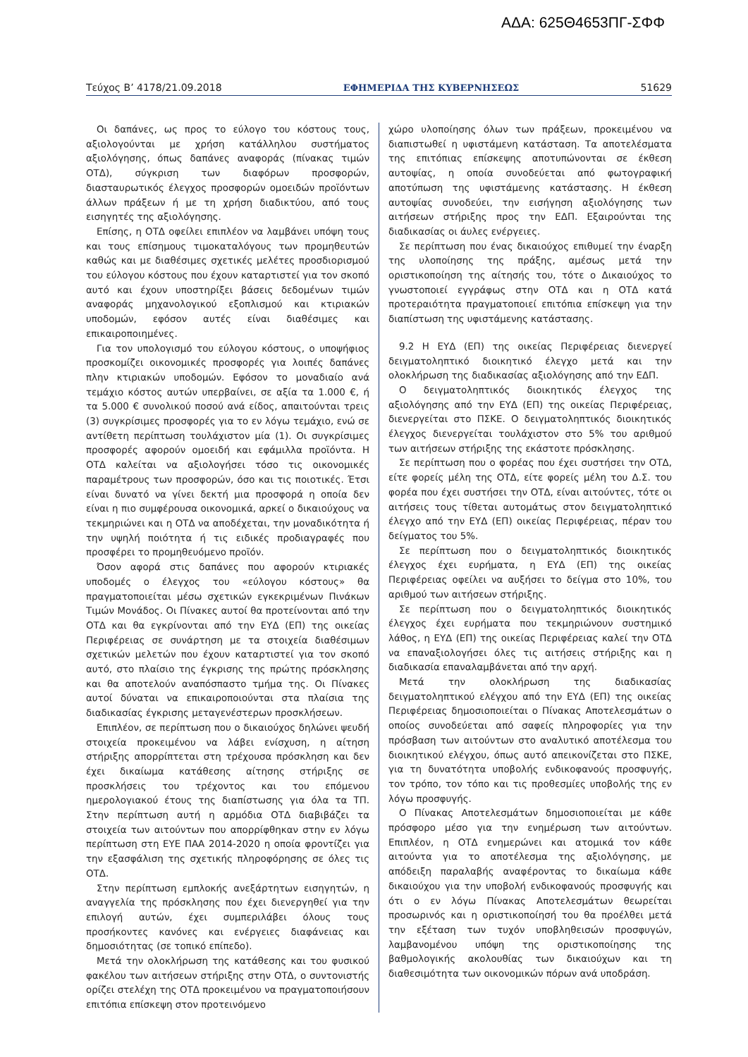ΑΔΑ: 625Θ4653ΠΓ-ΣΦΦ
Τεύχος Β’ 4178/21.09.2018 ΕΦΗΜΕΡΙΔΑ ΤΗΣ ΚΥΒΕΡΝΗΣΕΩΣ 51629
Οι δαπάνες, ως προς το εύλογο του κόστους τους, αξιολογούνται με χρήση κατάλληλου συστήματος αξιολόγησης, όπως δαπάνες αναφοράς (πίνακας τιμών ΟΤΔ), σύγκριση των διαφόρων προσφορών, διασταυρωτικός έλεγχος προσφορών ομοειδών προϊόντων άλλων πράξεων ή με τη χρήση διαδικτύου, από τους εισηγητές της αξιολόγησης.
Επίσης, η ΟΤΔ οφείλει επιπλέον να λαμβάνει υπόψη τους και τους επίσημους τιμοκαταλόγους των προμηθευτών καθώς και με διαθέσιμες σχετικές μελέτες προσδιορισμού του εύλογου κόστους που έχουν καταρτιστεί για τον σκοπό αυτό και έχουν υποστηρίξει βάσεις δεδομένων τιμών αναφοράς μηχανολογικού εξοπλισμού και κτιριακών υποδομών, εφόσον αυτές είναι διαθέσιμες και επικαιροποιημένες.
Για τον υπολογισμό του εύλογου κόστους, ο υποψήφιος προσκομίζει οικονομικές προσφορές για λοιπές δαπάνες πλην κτιριακών υποδομών. Εφόσον το μοναδιαίο ανά τεμάχιο κόστος αυτών υπερβαίνει, σε αξία τα 1.000 €, ή τα 5.000 € συνολικού ποσού ανά είδος, απαιτούνται τρεις (3) συγκρίσιμες προσφορές για το εν λόγω τεμάχιο, ενώ σε αντίθετη περίπτωση τουλάχιστον μία (1). Οι συγκρίσιμες προσφορές αφορούν ομοειδή και εφάμιλλα προϊόντα. Η ΟΤΔ καλείται να αξιολογήσει τόσο τις οικονομικές παραμέτρους των προσφορών, όσο και τις ποιοτικές. Έτσι είναι δυνατό να γίνει δεκτή μια προσφορά η οποία δεν είναι η πιο συμφέρουσα οικονομικά, αρκεί ο δικαιούχους να τεκμηριώνει και η ΟΤΔ να αποδέχεται, την μοναδικότητα ή την υψηλή ποιότητα ή τις ειδικές προδιαγραφές που προσφέρει το προμηθευόμενο προϊόν.
Όσον αφορά στις δαπάνες που αφορούν κτιριακές υποδομές ο έλεγχος του «εύλογου κόστους» θα πραγματοποιείται μέσω σχετικών εγκεκριμένων Πινάκων Τιμών Μονάδος. Οι Πίνακες αυτοί θα προτείνονται από την ΟΤΔ και θα εγκρίνονται από την ΕΥΔ (ΕΠ) της οικείας Περιφέρειας σε συνάρτηση με τα στοιχεία διαθέσιμων σχετικών μελετών που έχουν καταρτιστεί για τον σκοπό αυτό, στο πλαίσιο της έγκρισης της πρώτης πρόσκλησης και θα αποτελούν αναπόσπαστο τμήμα της. Οι Πίνακες αυτοί δύναται να επικαιροποιούνται στα πλαίσια της διαδικασίας έγκρισης μεταγενέστερων προσκλήσεων.
Επιπλέον, σε περίπτωση που ο δικαιούχος δηλώνει ψευδή στοιχεία προκειμένου να λάβει ενίσχυση, η αίτηση στήριξης απορρίπτεται στη τρέχουσα πρόσκληση και δεν έχει δικαίωμα κατάθεσης αίτησης στήριξης σε προσκλήσεις του τρέχοντος και του επόμενου ημερολογιακού έτους της διαπίστωσης για όλα τα ΤΠ. Στην περίπτωση αυτή η αρμόδια ΟΤΔ διαβιβάζει τα στοιχεία των αιτούντων που απορρίφθηκαν στην εν λόγω περίπτωση στη ΕΥΕ ΠΑΑ 2014-2020 η οποία φροντίζει για την εξασφάλιση της σχετικής πληροφόρησης σε όλες τις ΟΤΔ.
Στην περίπτωση εμπλοκής ανεξάρτητων εισηγητών, η αναγγελία της πρόσκλησης που έχει διενεργηθεί για την επιλογή αυτών, έχει συμπεριλάβει όλους τους προσήκοντες κανόνες και ενέργειες διαφάνειας και δημοσιότητας (σε τοπικό επίπεδο).
Μετά την ολοκλήρωση της κατάθεσης και του φυσικού φακέλου των αιτήσεων στήριξης στην ΟΤΔ, ο συντονιστής ορίζει στελέχη της ΟΤΔ προκειμένου να πραγματοποιήσουν επιτόπια επίσκεψη στον προτεινόμενο
χώρο υλοποίησης όλων των πράξεων, προκειμένου να διαπιστωθεί η υφιστάμενη κατάσταση. Τα αποτελέσματα της επιτόπιας επίσκεψης αποτυπώνονται σε έκθεση αυτοψίας, η οποία συνοδεύεται από φωτογραφική αποτύπωση της υφιστάμενης κατάστασης. Η έκθεση αυτοψίας συνοδεύει, την εισήγηση αξιολόγησης των αιτήσεων στήριξης προς την ΕΔΠ. Εξαιρούνται της διαδικασίας οι άυλες ενέργειες.
Σε περίπτωση που ένας δικαιούχος επιθυμεί την έναρξη της υλοποίησης της πράξης, αμέσως μετά την οριστικοποίηση της αίτησής του, τότε ο Δικαιούχος το γνωστοποιεί εγγράφως στην ΟΤΔ και η ΟΤΔ κατά προτεραιότητα πραγματοποιεί επιτόπια επίσκεψη για την διαπίστωση της υφιστάμενης κατάστασης.
9.2 Η ΕΥΔ (ΕΠ) της οικείας Περιφέρειας διενεργεί δειγματοληπτικό διοικητικό έλεγχο μετά και την ολοκλήρωση της διαδικασίας αξιολόγησης από την ΕΔΠ.
Ο δειγματοληπτικός διοικητικός έλεγχος της αξιολόγησης από την ΕΥΔ (ΕΠ) της οικείας Περιφέρειας, διενεργείται στο ΠΣΚΕ. Ο δειγματοληπτικός διοικητικός έλεγχος διενεργείται τουλάχιστον στο 5% του αριθμού των αιτήσεων στήριξης της εκάστοτε πρόσκλησης.
Σε περίπτωση που ο φορέας που έχει συστήσει την ΟΤΔ, είτε φορείς μέλη της ΟΤΔ, είτε φορείς μέλη του Δ.Σ. του φορέα που έχει συστήσει την ΟΤΔ, είναι αιτούντες, τότε οι αιτήσεις τους τίθεται αυτομάτως στον δειγματοληπτικό έλεγχο από την ΕΥΔ (ΕΠ) οικείας Περιφέρειας, πέραν του δείγματος του 5%.
Σε περίπτωση που ο δειγματοληπτικός διοικητικός έλεγχος έχει ευρήματα, η ΕΥΔ (ΕΠ) της οικείας Περιφέρειας οφείλει να αυξήσει το δείγμα στο 10%, του αριθμού των αιτήσεων στήριξης.
Σε περίπτωση που ο δειγματοληπτικός διοικητικός έλεγχος έχει ευρήματα που τεκμηριώνουν συστημικό λάθος, η ΕΥΔ (ΕΠ) της οικείας Περιφέρειας καλεί την ΟΤΔ να επαναξιολογήσει όλες τις αιτήσεις στήριξης και η διαδικασία επαναλαμβάνεται από την αρχή.
Μετά την ολοκλήρωση της διαδικασίας δειγματοληπτικού ελέγχου από την ΕΥΔ (ΕΠ) της οικείας Περιφέρειας δημοσιοποιείται ο Πίνακας Αποτελεσμάτων ο οποίος συνοδεύεται από σαφείς πληροφορίες για την πρόσβαση των αιτούντων στο αναλυτικό αποτέλεσμα του διοικητικού ελέγχου, όπως αυτό απεικονίζεται στο ΠΣΚΕ, για τη δυνατότητα υποβολής ενδικοφανούς προσφυγής, τον τρόπο, τον τόπο και τις προθεσμίες υποβολής της εν λόγω προσφυγής.
Ο Πίνακας Αποτελεσμάτων δημοσιοποιείται με κάθε πρόσφορο μέσο για την ενημέρωση των αιτούντων. Επιπλέον, η ΟΤΔ ενημερώνει και ατομικά τον κάθε αιτούντα για το αποτέλεσμα της αξιολόγησης, με απόδειξη παραλαβής αναφέροντας το δικαίωμα κάθε δικαιούχου για την υποβολή ενδικοφανούς προσφυγής και ότι ο εν λόγω Πίνακας Αποτελεσμάτων θεωρείται προσωρινός και η οριστικοποίησή του θα προέλθει μετά την εξέταση των τυχόν υποβληθεισών προσφυγών, λαμβανομένου υπόψη της οριστικοποίησης της βαθμολογικής ακολουθίας των δικαιούχων και τη διαθεσιμότητα των οικονομικών πόρων ανά υποδράση.